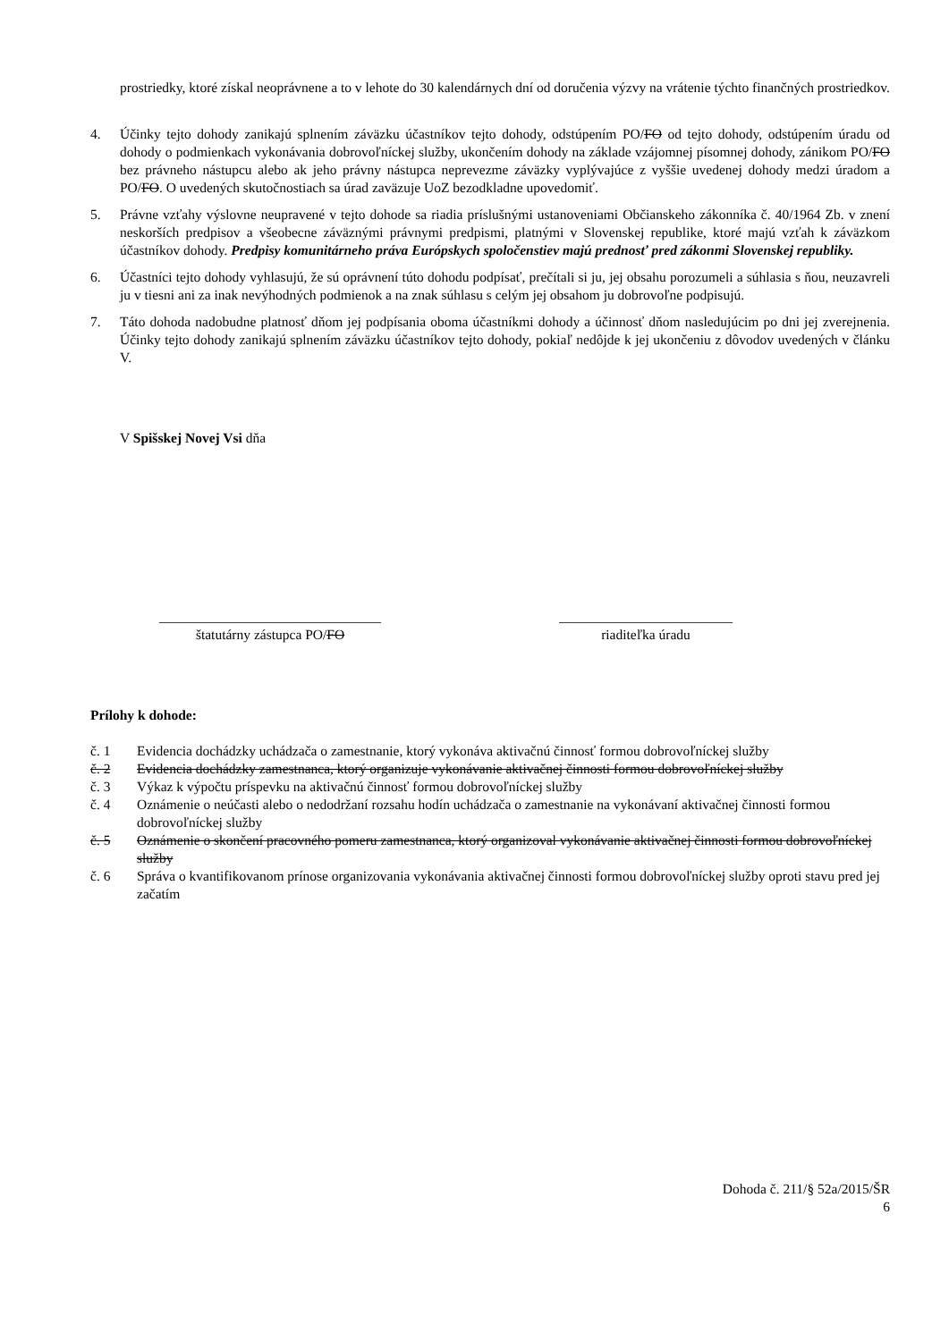prostriedky, ktoré získal neoprávnene a to v lehote do 30 kalendárnych dní od doručenia výzvy na vrátenie týchto finančných prostriedkov.
4. Účinky tejto dohody zanikajú splnením záväzku účastníkov tejto dohody, odstúpením PO/FO od tejto dohody, odstúpením úradu od dohody o podmienkach vykonávania dobrovoľníckej služby, ukončením dohody na základe vzájomnej písomnej dohody, zánikom PO/FO bez právneho nástupcu alebo ak jeho právny nástupca neprevezme záväzky vyplývajúce z vyššie uvedenej dohody medzi úradom a PO/FO. O uvedených skutočnostiach sa úrad zaväzuje UoZ bezodkladne upovedomiť.
5. Právne vzťahy výslovne neupravené v tejto dohode sa riadia príslušnými ustanoveniami Občianskeho zákonníka č. 40/1964 Zb. v znení neskorších predpisov a všeobecne záväznými právnymi predpismi, platnými v Slovenskej republike, ktoré majú vzťah k záväzkom účastníkov dohody. Predpisy komunitárneho práva Európskych spoločenstiev majú prednosť pred zákonmi Slovenskej republiky.
6. Účastníci tejto dohody vyhlasujú, že sú oprávnení túto dohodu podpísať, prečítali si ju, jej obsahu porozumeli a súhlasia s ňou, neuzavreli ju v tiesni ani za inak nevýhodných podmienok a na znak súhlasu s celým jej obsahom ju dobrovoľne podpisujú.
7. Táto dohoda nadobudne platnosť dňom jej podpísania oboma účastníkmi dohody a účinnosť dňom nasledujúcim po dni jej zverejnenia. Účinky tejto dohody zanikajú splnením záväzku účastníkov tejto dohody, pokiaľ nedôjde k jej ukončeniu z dôvodov uvedených v článku V.
V Spišskej Novej Vsi dňa
________________________________
štatutárny zástupca PO/FO
_________________________
riaditeľka úradu
Prílohy k dohode:
č. 1 Evidencia dochádzky uchádzača o zamestnanie, ktorý vykonáva aktivačnú činnosť formou dobrovoľníckej služby
č. 2 Evidencia dochádzky zamestnanca, ktorý organizuje vykonávanie aktivačnej činnosti formou dobrovoľníckej služby
č. 3 Výkaz k výpočtu príspevku na aktivačnú činnosť formou dobrovoľníckej služby
č. 4 Oznámenie o neúčasti alebo o nedodržaní rozsahu hodín uchádzača o zamestnanie na vykonávaní aktivačnej činnosti formou dobrovoľníckej služby
č. 5 Oznámenie o skončení pracovného pomeru zamestnanca, ktorý organizoval vykonávanie aktivačnej činnosti formou dobrovoľníckej služby
č. 6 Správa o kvantifikovanom prínose organizovania vykonávania aktivačnej činnosti formou dobrovoľníckej služby oproti stavu pred jej začatím
Dohoda č. 211/§ 52a/2015/ŠR
6